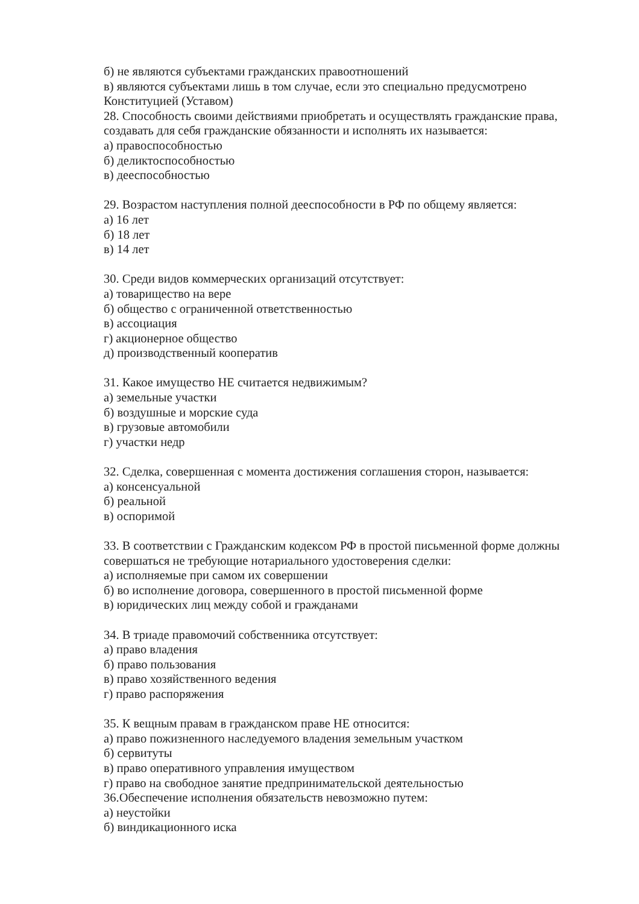б) не являются субъектами гражданских правоотношений
в) являются субъектами лишь в том случае, если это специально предусмотрено Конституцией (Уставом)
28. Способность своими действиями приобретать и осуществлять гражданские права, создавать для себя гражданские обязанности и исполнять их называется:
а) правоспособностью
б) деликтоспособностью
в) дееспособностью
29. Возрастом наступления полной дееспособности в РФ по общему является:
а) 16 лет
б) 18 лет
в) 14 лет
30. Среди видов коммерческих организаций отсутствует:
а) товарищество на вере
б) общество с ограниченной ответственностью
в) ассоциация
г) акционерное общество
д) производственный кооператив
31. Какое имущество НЕ считается недвижимым?
а) земельные участки
б) воздушные и морские суда
в) грузовые автомобили
г) участки недр
32. Сделка, совершенная с момента достижения соглашения сторон, называется:
а) консенсуальной
б) реальной
в) оспоримой
33. В соответствии с Гражданским кодексом РФ в простой письменной форме должны совершаться не требующие нотариального удостоверения сделки:
а) исполняемые при самом их совершении
б) во исполнение договора, совершенного в простой письменной форме
в) юридических лиц между собой и гражданами
34. В триаде правомочий собственника отсутствует:
а) право владения
б) право пользования
в) право хозяйственного ведения
г) право распоряжения
35. К вещным правам в гражданском праве НЕ относится:
а) право пожизненного наследуемого владения земельным участком
б) сервитуты
в) право оперативного управления имуществом
г) право на свободное занятие предпринимательской деятельностью
36.Обеспечение исполнения обязательств невозможно путем:
а) неустойки
б) виндикационного иска